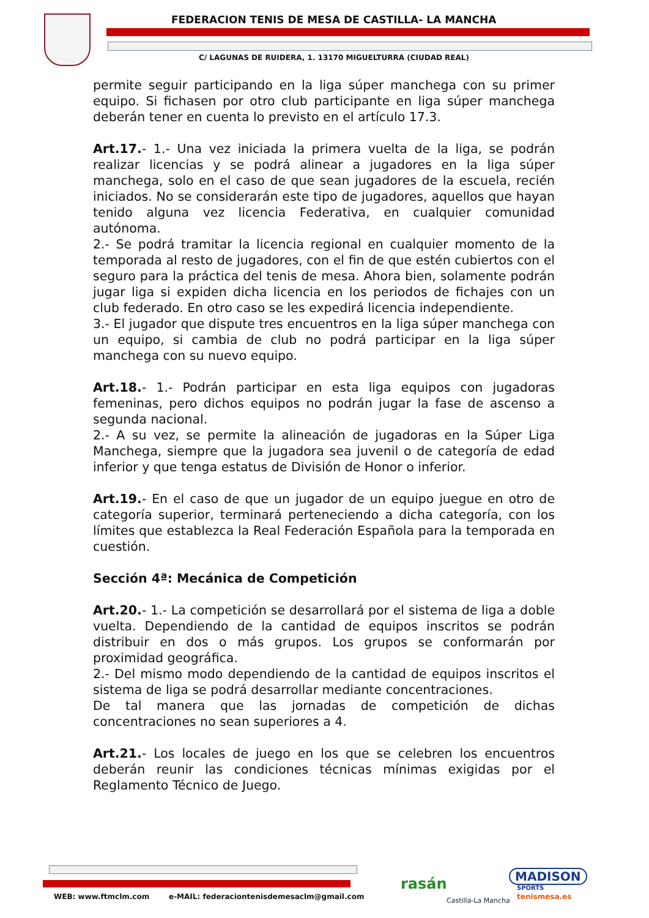FEDERACION TENIS DE MESA DE CASTILLA- LA MANCHA
C/ LAGUNAS DE RUIDERA, 1. 13170 MIGUELTURRA (CIUDAD REAL)
permite seguir participando en la liga súper manchega con su primer equipo. Si fichasen por otro club participante en liga súper manchega deberán tener en cuenta lo previsto en el artículo 17.3.
Art.17.- 1.- Una vez iniciada la primera vuelta de la liga, se podrán realizar licencias y se podrá alinear a jugadores en la liga súper manchega, solo en el caso de que sean jugadores de la escuela, recién iniciados. No se considerarán este tipo de jugadores, aquellos que hayan tenido alguna vez licencia Federativa, en cualquier comunidad autónoma.
2.- Se podrá tramitar la licencia regional en cualquier momento de la temporada al resto de jugadores, con el fin de que estén cubiertos con el seguro para la práctica del tenis de mesa. Ahora bien, solamente podrán jugar liga si expiden dicha licencia en los periodos de fichajes con un club federado. En otro caso se les expedirá licencia independiente.
3.- El jugador que dispute tres encuentros en la liga súper manchega con un equipo, si cambia de club no podrá participar en la liga súper manchega con su nuevo equipo.
Art.18.- 1.- Podrán participar en esta liga equipos con jugadoras femeninas, pero dichos equipos no podrán jugar la fase de ascenso a segunda nacional.
2.- A su vez, se permite la alineación de jugadoras en la Súper Liga Manchega, siempre que la jugadora sea juvenil o de categoría de edad inferior y que tenga estatus de División de Honor o inferior.
Art.19.- En el caso de que un jugador de un equipo juegue en otro de categoría superior, terminará perteneciendo a dicha categoría, con los límites que establezca la Real Federación Española para la temporada en cuestión.
Sección 4ª: Mecánica de Competición
Art.20.- 1.- La competición se desarrollará por el sistema de liga a doble vuelta. Dependiendo de la cantidad de equipos inscritos se podrán distribuir en dos o más grupos. Los grupos se conformarán por proximidad geográfica.
2.- Del mismo modo dependiendo de la cantidad de equipos inscritos el sistema de liga se podrá desarrollar mediante concentraciones.
De tal manera que las jornadas de competición de dichas concentraciones no sean superiores a 4.
Art.21.- Los locales de juego en los que se celebren los encuentros deberán reunir las condiciones técnicas mínimas exigidas por el Reglamento Técnico de Juego.
WEB: www.ftmclm.com
e-MAIL: federaciontenisdemesaclm@gmail.com
rasán
Castilla-La Mancha
MADISON
SPORTS
tenismesa.es